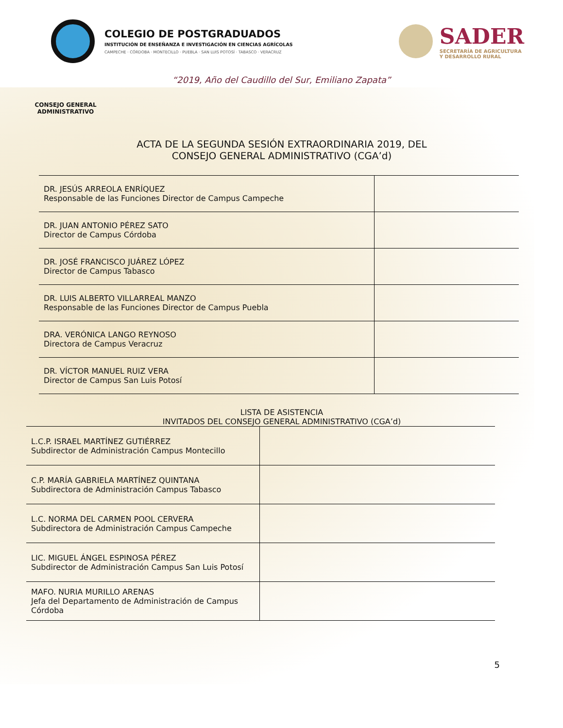COLEGIO DE POSTGRADUADOS
INSTITUCIÓN DE ENSEÑANZA E INVESTIGACIÓN EN CIENCIAS AGRÍCOLAS
CAMPECHE · CÓRDOBA · MONTECILLO · PUEBLA · SAN LUIS POTOSÍ · TABASCO · VERACRUZ
SADER
SECRETARÍA DE AGRICULTURA
Y DESARROLLO RURAL
“2019, Año del Caudillo del Sur, Emiliano Zapata”
CONSEJO GENERAL
ADMINISTRATIVO
ACTA DE LA SEGUNDA SESIÓN EXTRAORDINARIA 2019, DEL CONSEJO GENERAL ADMINISTRATIVO (CGA’d)
| DR. JESÚS ARREOLA ENRÍQUEZ Responsable de las Funciones Director de Campus Campeche | |
| DR. JUAN ANTONIO PÉREZ SATO Director de Campus Córdoba | |
| DR. JOSÉ FRANCISCO JUÁREZ LÓPEZ Director de Campus Tabasco | |
| DR. LUIS ALBERTO VILLARREAL MANZO Responsable de las Funciones Director de Campus Puebla | |
| DRA. VERÓNICA LANGO REYNOSO Directora de Campus Veracruz | |
| DR. VÍCTOR MANUEL RUIZ VERA Director de Campus San Luis Potosí | |
LISTA DE ASISTENCIA
INVITADOS DEL CONSEJO GENERAL ADMINISTRATIVO (CGA’d)
| L.C.P. ISRAEL MARTÍNEZ GUTIÉRREZ Subdirector de Administración Campus Montecillo | |
| C.P. MARÍA GABRIELA MARTÍNEZ QUINTANA Subdirectora de Administración Campus Tabasco | |
| L.C. NORMA DEL CARMEN POOL CERVERA Subdirectora de Administración Campus Campeche | |
| LIC. MIGUEL ÁNGEL ESPINOSA PÉREZ Subdirector de Administración Campus San Luis Potosí | |
| MAFO. NURIA MURILLO ARENAS Jefa del Departamento de Administración de Campus Córdoba | |
5